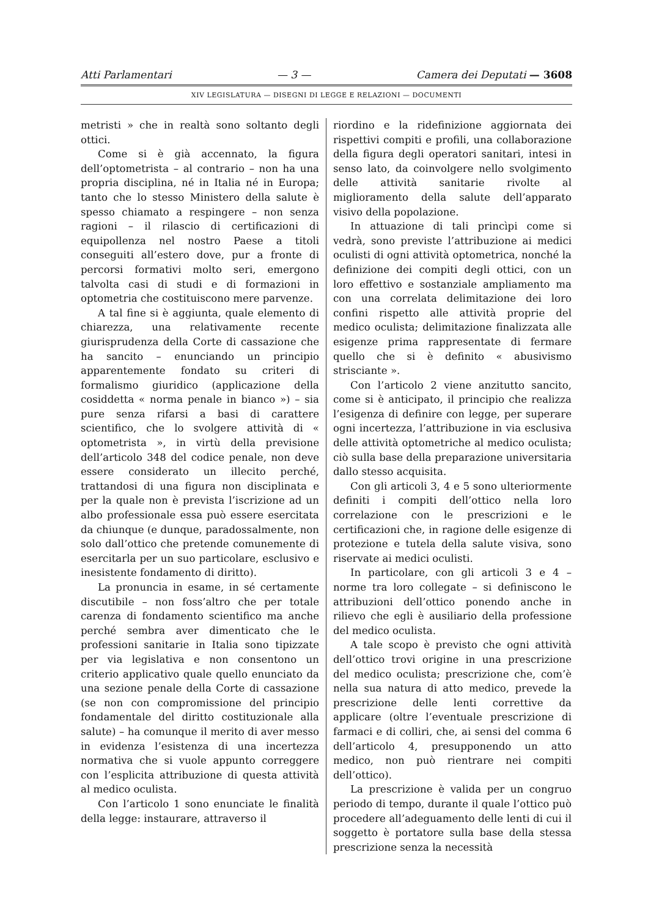Atti Parlamentari — 3 — Camera dei Deputati — 3608
XIV LEGISLATURA — DISEGNI DI LEGGE E RELAZIONI — DOCUMENTI
metristi » che in realtà sono soltanto degli ottici.
Come si è già accennato, la figura dell’optometrista – al contrario – non ha una propria disciplina, né in Italia né in Europa; tanto che lo stesso Ministero della salute è spesso chiamato a respingere – non senza ragioni – il rilascio di certificazioni di equipollenza nel nostro Paese a titoli conseguiti all’estero dove, pur a fronte di percorsi formativi molto seri, emergono talvolta casi di studi e di formazioni in optometria che costituiscono mere parvenze.
A tal fine si è aggiunta, quale elemento di chiarezza, una relativamente recente giurisprudenza della Corte di cassazione che ha sancito – enunciando un principio apparentemente fondato su criteri di formalismo giuridico (applicazione della cosiddetta « norma penale in bianco ») – sia pure senza rifarsi a basi di carattere scientifico, che lo svolgere attività di « optometrista », in virtù della previsione dell’articolo 348 del codice penale, non deve essere considerato un illecito perché, trattandosi di una figura non disciplinata e per la quale non è prevista l’iscrizione ad un albo professionale essa può essere esercitata da chiunque (e dunque, paradossalmente, non solo dall’ottico che pretende comunemente di esercitarla per un suo particolare, esclusivo e inesistente fondamento di diritto).
La pronuncia in esame, in sé certamente discutibile – non foss’altro che per totale carenza di fondamento scientifico ma anche perché sembra aver dimenticato che le professioni sanitarie in Italia sono tipizzate per via legislativa e non consentono un criterio applicativo quale quello enunciato da una sezione penale della Corte di cassazione (se non con compromissione del principio fondamentale del diritto costituzionale alla salute) – ha comunque il merito di aver messo in evidenza l’esistenza di una incertezza normativa che si vuole appunto correggere con l’esplicita attribuzione di questa attività al medico oculista.
Con l’articolo 1 sono enunciate le finalità della legge: instaurare, attraverso il
riordino e la ridefinizione aggiornata dei rispettivi compiti e profili, una collaborazione della figura degli operatori sanitari, intesi in senso lato, da coinvolgere nello svolgimento delle attività sanitarie rivolte al miglioramento della salute dell’apparato visivo della popolazione.
In attuazione di tali princìpi come si vedrà, sono previste l’attribuzione ai medici oculisti di ogni attività optometrica, nonché la definizione dei compiti degli ottici, con un loro effettivo e sostanziale ampliamento ma con una correlata delimitazione dei loro confini rispetto alle attività proprie del medico oculista; delimitazione finalizzata alle esigenze prima rappresentate di fermare quello che si è definito « abusivismo strisciante ».
Con l’articolo 2 viene anzitutto sancito, come si è anticipato, il principio che realizza l’esigenza di definire con legge, per superare ogni incertezza, l’attribuzione in via esclusiva delle attività optometriche al medico oculista; ciò sulla base della preparazione universitaria dallo stesso acquisita.
Con gli articoli 3, 4 e 5 sono ulteriormente definiti i compiti dell’ottico nella loro correlazione con le prescrizioni e le certificazioni che, in ragione delle esigenze di protezione e tutela della salute visiva, sono riservate ai medici oculisti.
In particolare, con gli articoli 3 e 4 – norme tra loro collegate – si definiscono le attribuzioni dell’ottico ponendo anche in rilievo che egli è ausiliario della professione del medico oculista.
A tale scopo è previsto che ogni attività dell’ottico trovi origine in una prescrizione del medico oculista; prescrizione che, com’è nella sua natura di atto medico, prevede la prescrizione delle lenti correttive da applicare (oltre l’eventuale prescrizione di farmaci e di colliri, che, ai sensi del comma 6 dell’articolo 4, presupponendo un atto medico, non può rientrare nei compiti dell’ottico).
La prescrizione è valida per un congruo periodo di tempo, durante il quale l’ottico può procedere all’adeguamento delle lenti di cui il soggetto è portatore sulla base della stessa prescrizione senza la necessità